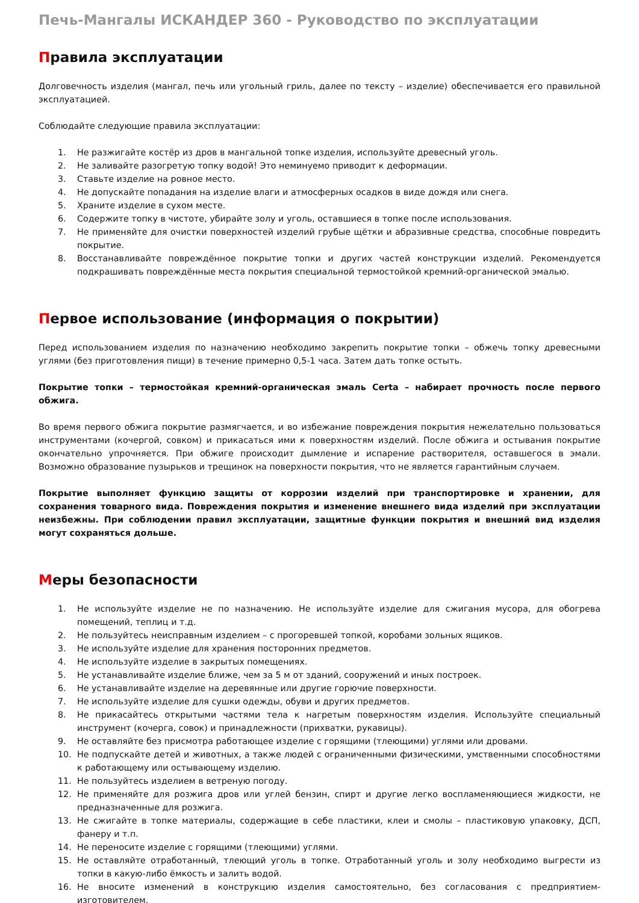Печь-Мангалы ИСКАНДЕР 360 - Руководство по эксплуатации
Правила эксплуатации
Долговечность изделия (мангал, печь или угольный гриль, далее по тексту – изделие) обеспечивается его правильной эксплуатацией.
Соблюдайте следующие правила эксплуатации:
1. Не разжигайте костёр из дров в мангальной топке изделия, используйте древесный уголь.
2. Не заливайте разогретую топку водой! Это неминуемо приводит к деформации.
3. Ставьте изделие на ровное место.
4. Не допускайте попадания на изделие влаги и атмосферных осадков в виде дождя или снега.
5. Храните изделие в сухом месте.
6. Содержите топку в чистоте, убирайте золу и уголь, оставшиеся в топке после использования.
7. Не применяйте для очистки поверхностей изделий грубые щётки и абразивные средства, способные повредить покрытие.
8. Восстанавливайте повреждённое покрытие топки и других частей конструкции изделий. Рекомендуется подкрашивать повреждённые места покрытия специальной термостойкой кремний-органической эмалью.
Первое использование (информация о покрытии)
Перед использованием изделия по назначению необходимо закрепить покрытие топки – обжечь топку древесными углями (без приготовления пищи) в течение примерно 0,5-1 часа. Затем дать топке остыть.
Покрытие топки – термостойкая кремний-органическая эмаль Certa – набирает прочность после первого обжига.
Во время первого обжига покрытие размягчается, и во избежание повреждения покрытия нежелательно пользоваться инструментами (кочергой, совком) и прикасаться ими к поверхностям изделий. После обжига и остывания покрытие окончательно упрочняется. При обжиге происходит дымление и испарение растворителя, оставшегося в эмали. Возможно образование пузырьков и трещинок на поверхности покрытия, что не является гарантийным случаем.
Покрытие выполняет функцию защиты от коррозии изделий при транспортировке и хранении, для сохранения товарного вида. Повреждения покрытия и изменение внешнего вида изделий при эксплуатации неизбежны. При соблюдении правил эксплуатации, защитные функции покрытия и внешний вид изделия могут сохраняться дольше.
Меры безопасности
1. Не используйте изделие не по назначению. Не используйте изделие для сжигания мусора, для обогрева помещений, теплиц и т.д.
2. Не пользуйтесь неисправным изделием – с прогоревшей топкой, коробами зольных ящиков.
3. Не используйте изделие для хранения посторонних предметов.
4. Не используйте изделие в закрытых помещениях.
5. Не устанавливайте изделие ближе, чем за 5 м от зданий, сооружений и иных построек.
6. Не устанавливайте изделие на деревянные или другие горючие поверхности.
7. Не используйте изделие для сушки одежды, обуви и других предметов.
8. Не прикасайтесь открытыми частями тела к нагретым поверхностям изделия. Используйте специальный инструмент (кочерга, совок) и принадлежности (прихватки, рукавицы).
9. Не оставляйте без присмотра работающее изделие с горящими (тлеющими) углями или дровами.
10. Не подпускайте детей и животных, а также людей с ограниченными физическими, умственными способностями к работающему или остывающему изделию.
11. Не пользуйтесь изделием в ветреную погоду.
12. Не применяйте для розжига дров или углей бензин, спирт и другие легко воспламеняющиеся жидкости, не предназначенные для розжига.
13. Не сжигайте в топке материалы, содержащие в себе пластики, клеи и смолы – пластиковую упаковку, ДСП, фанеру и т.п.
14. Не переносите изделие с горящими (тлеющими) углями.
15. Не оставляйте отработанный, тлеющий уголь в топке. Отработанный уголь и золу необходимо выгрести из топки в какую-либо ёмкость и залить водой.
16. Не вносите изменений в конструкцию изделия самостоятельно, без согласования с предприятием-изготовителем.